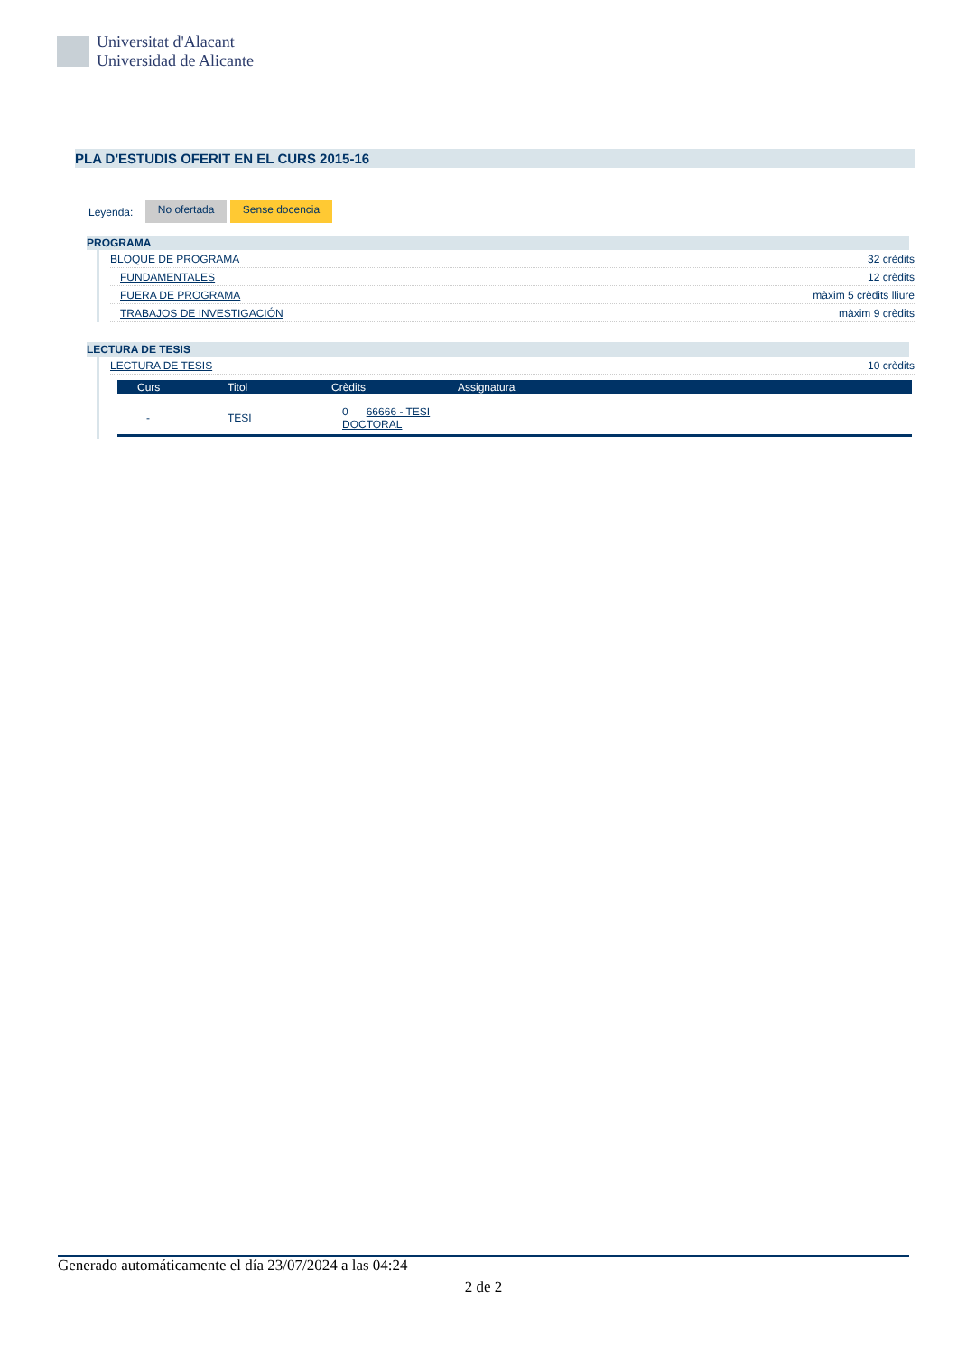Universitat d'Alacant
Universidad de Alicante
PLA D'ESTUDIS OFERIT EN EL CURS 2015-16
Leyenda: No ofertada Sense docencia
PROGRAMA
BLOQUE DE PROGRAMA 32 crèdits
FUNDAMENTALES 12 crèdits
FUERA DE PROGRAMA màxim 5 crèdits lliure
TRABAJOS DE INVESTIGACIÓN màxim 9 crèdits
LECTURA DE TESIS
LECTURA DE TESIS 10 crèdits
| Curs | Titol | Crèdits | Assignatura |
| --- | --- | --- | --- |
| - | TESI | 0 66666 - TESI DOCTORAL | |
Generado automáticamente el día 23/07/2024 a las 04:24
2 de 2